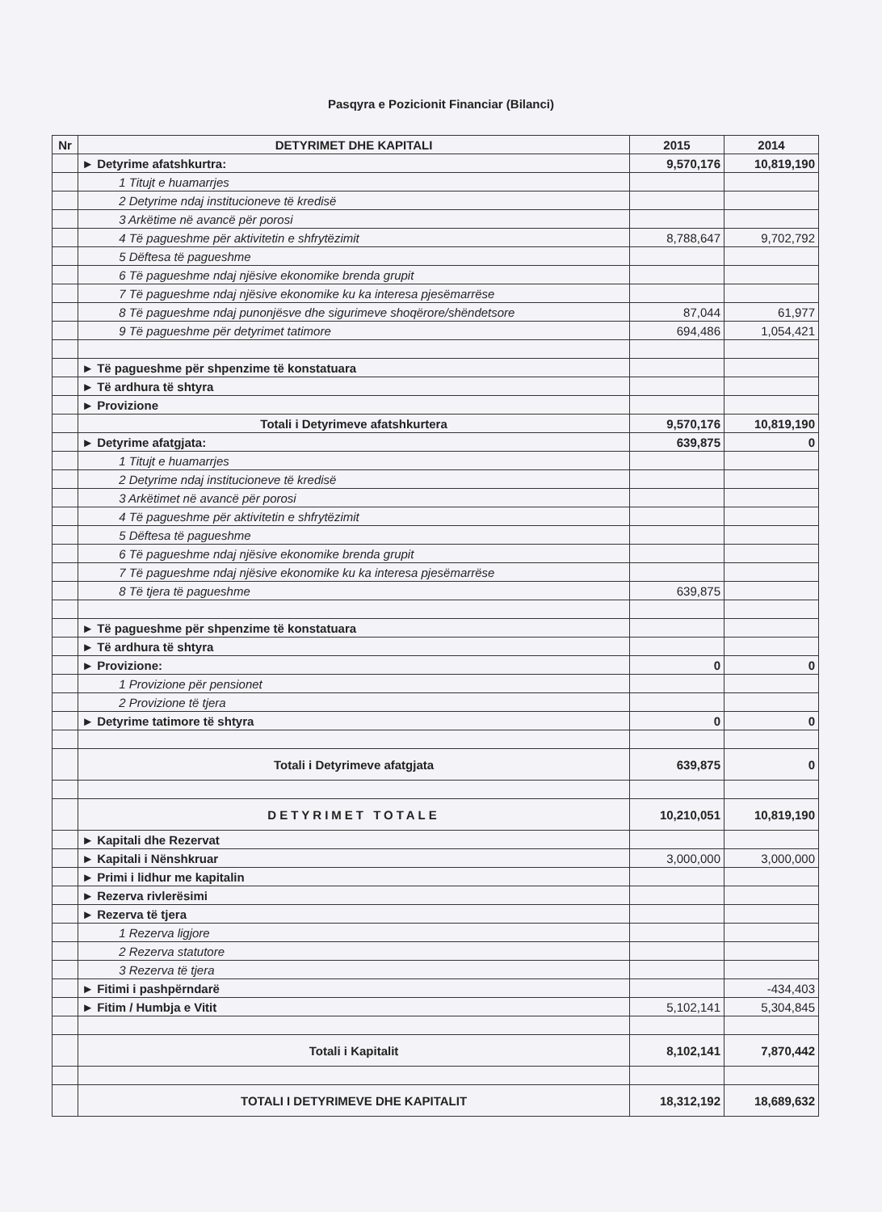Pasqyra e Pozicionit Financiar (Bilanci)
| Nr | DETYRIMET DHE KAPITALI | 2015 | 2014 |
| --- | --- | --- | --- |
| | ► Detyrime afatshkurtra: | 9,570,176 | 10,819,190 |
| | 1 Titujt e huamarrjes | | |
| | 2 Detyrime ndaj institucioneve të kredisë | | |
| | 3 Arkëtime në avancë për porosi | | |
| | 4 Të pagueshme për aktivitetin e shfrytëzimit | 8,788,647 | 9,702,792 |
| | 5 Dëftesa të pagueshme | | |
| | 6 Të pagueshme ndaj njësive ekonomike brenda grupit | | |
| | 7 Të pagueshme ndaj njësive ekonomike ku ka interesa pjesëmarrëse | | |
| | 8 Të pagueshme ndaj punonjësve dhe sigurimeve shoqërore/shëndetsore | 87,044 | 61,977 |
| | 9 Të pagueshme për detyrimet tatimore | 694,486 | 1,054,421 |
| | ► Të pagueshme për shpenzime të konstatuara | | |
| | ► Të ardhura të shtyra | | |
| | ► Provizione | | |
| | Totali i Detyrimeve afatshkurtera | 9,570,176 | 10,819,190 |
| | ► Detyrime afatgjata: | 639,875 | 0 |
| | 1 Titujt e huamarrjes | | |
| | 2 Detyrime ndaj institucioneve të kredisë | | |
| | 3 Arkëtimet në avancë për porosi | | |
| | 4 Të pagueshme për aktivitetin e shfrytëzimit | | |
| | 5 Dëftesa të pagueshme | | |
| | 6 Të pagueshme ndaj njësive ekonomike brenda grupit | | |
| | 7 Të pagueshme ndaj njësive ekonomike ku ka interesa pjesëmarrëse | | |
| | 8 Të tjera të pagueshme | 639,875 | |
| | ► Të pagueshme për shpenzime të konstatuara | | |
| | ► Të ardhura të shtyra | | |
| | ► Provizione: | 0 | 0 |
| | 1 Provizione për pensionet | | |
| | 2 Provizione të tjera | | |
| | ► Detyrime tatimore të shtyra | 0 | 0 |
| | Totali i Detyrimeve afatgjata | 639,875 | 0 |
| | DETYRIMET TOTALE | 10,210,051 | 10,819,190 |
| | ► Kapitali dhe Rezervat | | |
| | ► Kapitali i Nënshkruar | 3,000,000 | 3,000,000 |
| | ► Primi i lidhur me kapitalin | | |
| | ► Rezerva rivlerësimi | | |
| | ► Rezerva të tjera | | |
| | 1 Rezerva ligjore | | |
| | 2 Rezerva statutore | | |
| | 3 Rezerva të tjera | | |
| | ► Fitimi i pashpërndarë | | -434,403 |
| | ► Fitim / Humbja e Vitit | 5,102,141 | 5,304,845 |
| | Totali i Kapitalit | 8,102,141 | 7,870,442 |
| | TOTALI I DETYRIMEVE DHE KAPITALIT | 18,312,192 | 18,689,632 |